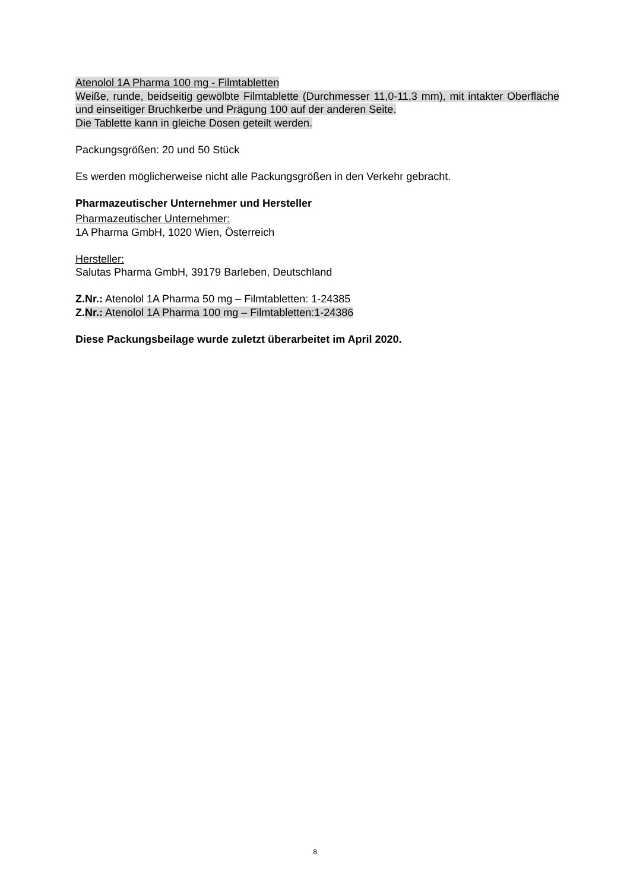Atenolol 1A Pharma 100 mg - Filmtabletten
Weiße, runde, beidseitig gewölbte Filmtablette (Durchmesser 11,0-11,3 mm), mit intakter Oberfläche und einseitiger Bruchkerbe und Prägung 100 auf der anderen Seite.
Die Tablette kann in gleiche Dosen geteilt werden.
Packungsgrößen: 20 und 50 Stück
Es werden möglicherweise nicht alle Packungsgrößen in den Verkehr gebracht.
Pharmazeutischer Unternehmer und Hersteller
Pharmazeutischer Unternehmer:
1A Pharma GmbH, 1020 Wien, Österreich
Hersteller:
Salutas Pharma GmbH, 39179 Barleben, Deutschland
Z.Nr.: Atenolol 1A Pharma 50 mg – Filmtabletten: 1-24385
Z. Nr.: Atenolol 1A Pharma 100 mg – Filmtabletten:1-24386
Diese Packungsbeilage wurde zuletzt überarbeitet im April 2020.
8